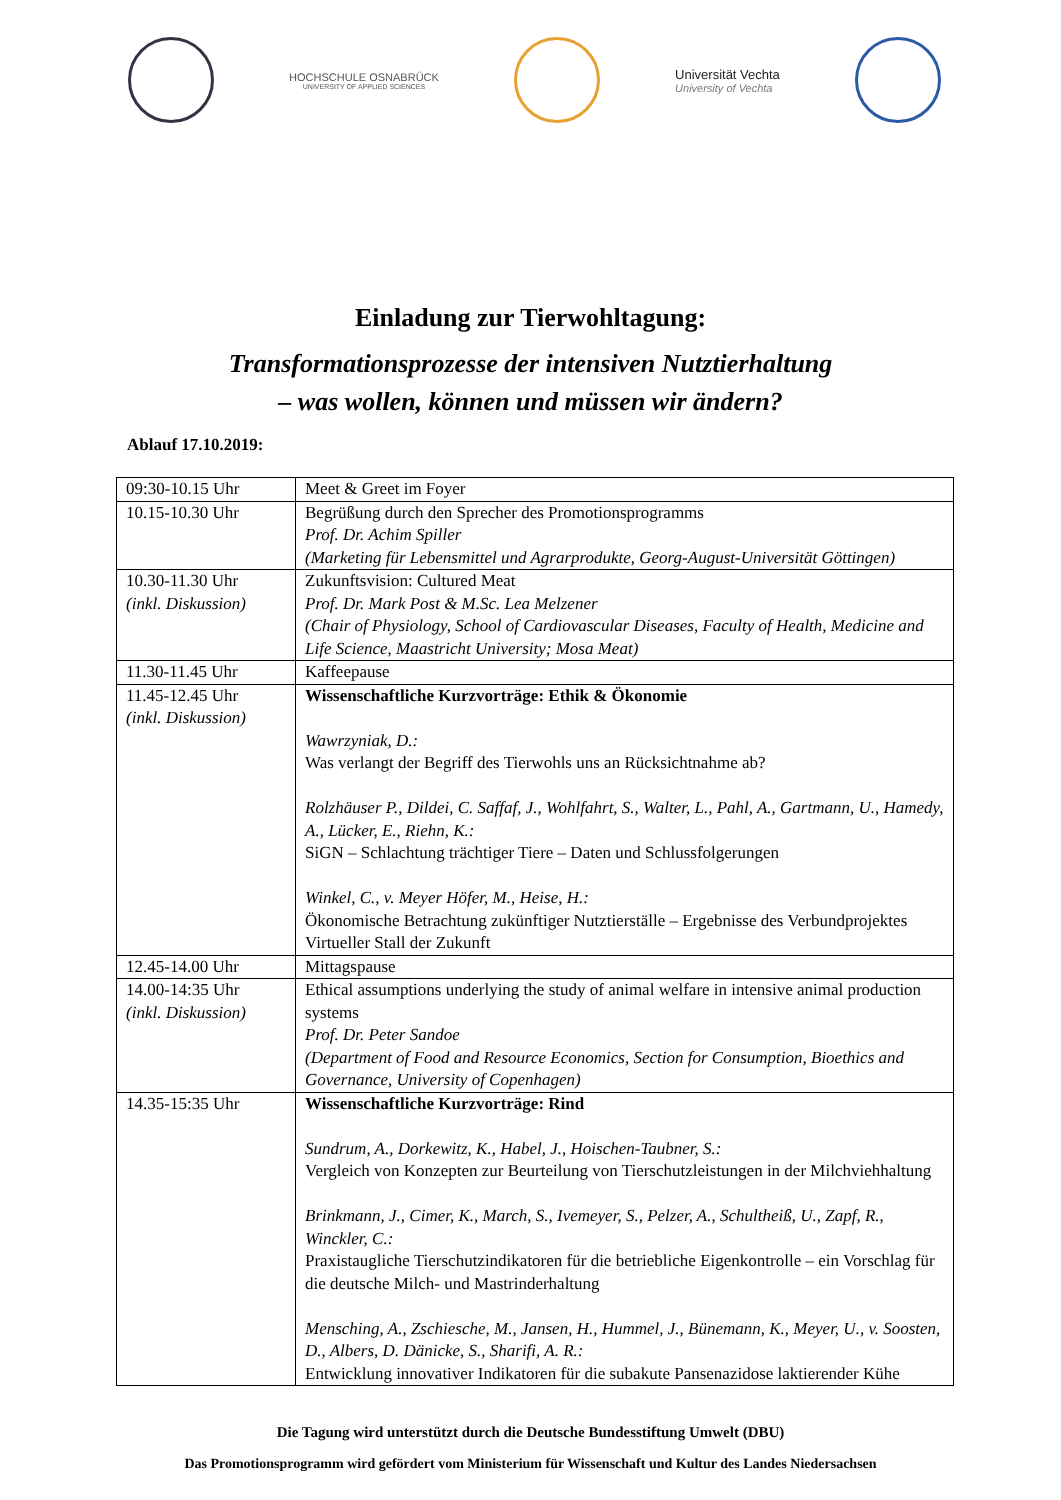HOCHSCHULE OSNABRÜCK
UNIVERSITY OF APPLIED SCIENCES
Universität Vechta
University of Vechta
Einladung zur Tierwohltagung:
Transformationsprozesse der intensiven Nutztierhaltung
– was wollen, können und müssen wir ändern?
Ablauf 17.10.2019:
| 09:30-10.15 Uhr | Meet & Greet im Foyer |
| 10.15-10.30 Uhr | Begrüßung durch den Sprecher des Promotionsprogramms Prof. Dr. Achim Spiller (Marketing für Lebensmittel und Agrarprodukte, Georg-August-Universität Göttingen) |
| 10.30-11.30 Uhr (inkl. Diskussion) | Zukunftsvision: Cultured Meat Prof. Dr. Mark Post & M.Sc. Lea Melzener (Chair of Physiology, School of Cardiovascular Diseases, Faculty of Health, Medicine and Life Science, Maastricht University; Mosa Meat) |
| 11.30-11.45 Uhr | Kaffeepause |
| 11.45-12.45 Uhr (inkl. Diskussion) | Wissenschaftliche Kurzvorträge: Ethik & Ökonomie Wawrzyniak, D.: Was verlangt der Begriff des Tierwohls uns an Rücksichtnahme ab? Rolzhäuser P., Dildei, C. Saffaf, J., Wohlfahrt, S., Walter, L., Pahl, A., Gartmann, U., Hamedy, A., Lücker, E., Riehn, K.: SiGN – Schlachtung trächtiger Tiere – Daten und Schlussfolgerungen Winkel, C., v. Meyer Höfer, M., Heise, H.: Ökonomische Betrachtung zukünftiger Nutztierställe – Ergebnisse des Verbundprojektes Virtueller Stall der Zukunft |
| 12.45-14.00 Uhr | Mittagspause |
| 14.00-14:35 Uhr (inkl. Diskussion) | Ethical assumptions underlying the study of animal welfare in intensive animal production systems Prof. Dr. Peter Sandoe (Department of Food and Resource Economics, Section for Consumption, Bioethics and Governance, University of Copenhagen) |
| 14.35-15:35 Uhr | Wissenschaftliche Kurzvorträge: Rind Sundrum, A., Dorkewitz, K., Habel, J., Hoischen-Taubner, S.: Vergleich von Konzepten zur Beurteilung von Tierschutzleistungen in der Milchviehhaltung Brinkmann, J., Cimer, K., March, S., Ivemeyer, S., Pelzer, A., Schultheiß, U., Zapf, R., Winckler, C.: Praxistaugliche Tierschutzindikatoren für die betriebliche Eigenkontrolle – ein Vorschlag für die deutsche Milch- und Mastrinderhaltung Mensching, A., Zschiesche, M., Jansen, H., Hummel, J., Bünemann, K., Meyer, U., v. Soosten, D., Albers, D. Dänicke, S., Sharifi, A. R.: Entwicklung innovativer Indikatoren für die subakute Pansenazidose laktierender Kühe |
Die Tagung wird unterstützt durch die Deutsche Bundesstiftung Umwelt (DBU)
Das Promotionsprogramm wird gefördert vom Ministerium für Wissenschaft und Kultur des Landes Niedersachsen